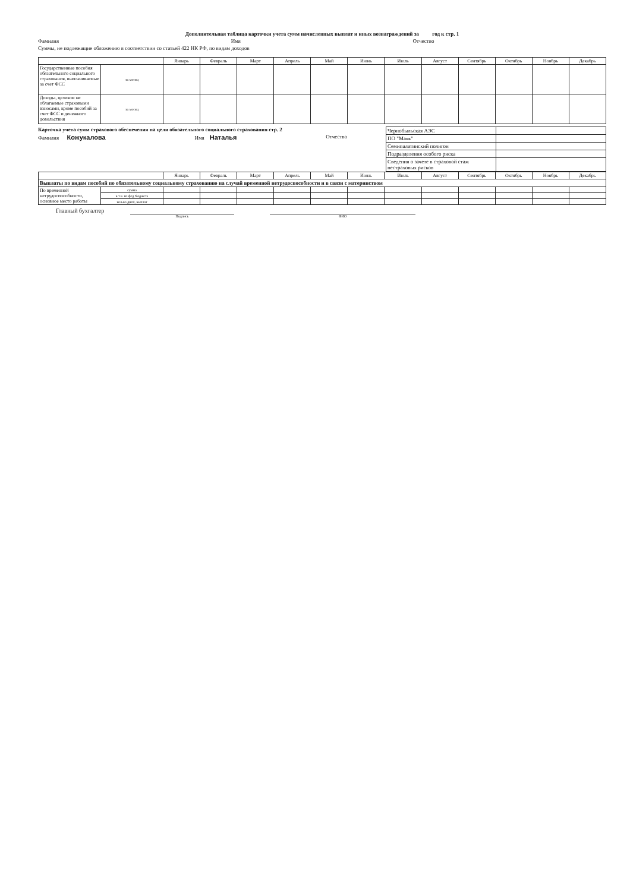Дополнительная таблица карточки учета сумм начисленных выплат и иных вознаграждений за год к стр. 1
Фамилия Имя Отчество
Суммы, не подлежащие обложению в соответствии со статьей 422 НК РФ, по видам доходов
| | | Январь | Февраль | Март | Апрель | Май | Июнь | Июль | Август | Сентябрь | Октябрь | Ноябрь | Декабрь |
| --- | --- | --- | --- | --- | --- | --- | --- | --- | --- | --- | --- | --- | --- |
| Государственные пособия обязательного социального страхования, выплачиваемые за счет ФСС | за месяц | | | | | | | | | | | | |
| Доходы, целиком не облагаемые страховыми взносами, кроме пособий за счет ФСС и денежного довольствия | за месяц | | | | | | | | | | | | |
Карточка учета сумм страхового обеспечения на цели обязательного социального страхования стр. 2
Фамилия Кожукалова Имя Наталья Отчество
| Чернобыльская АЭС | |
| ПО "Маяк" | |
| Семипалатинский полигон | |
| Подразделения особого риска | |
| Сведения о зачете в страховой стаж нестраховых рисков | |
| | | Январь | Февраль | Март | Апрель | Май | Июнь | Июль | Август | Сентябрь | Октябрь | Ноябрь | Декабрь |
| --- | --- | --- | --- | --- | --- | --- | --- | --- | --- | --- | --- | --- | --- |
| Выплаты по видам пособий по обязательному социальному страхованию на случай временной нетрудоспособности и в связи с материнством | | | | | | | | | | | | | |
| По временной нетрудоспособности, основное место работы | сумма | | | | | | | | | | | | |
| | в т.ч. из фед бюджета | | | | | | | | | | | | |
| | кол-во дней, выплат | | | | | | | | | | | | |
Главный бухгалтер
Подпись ФИО